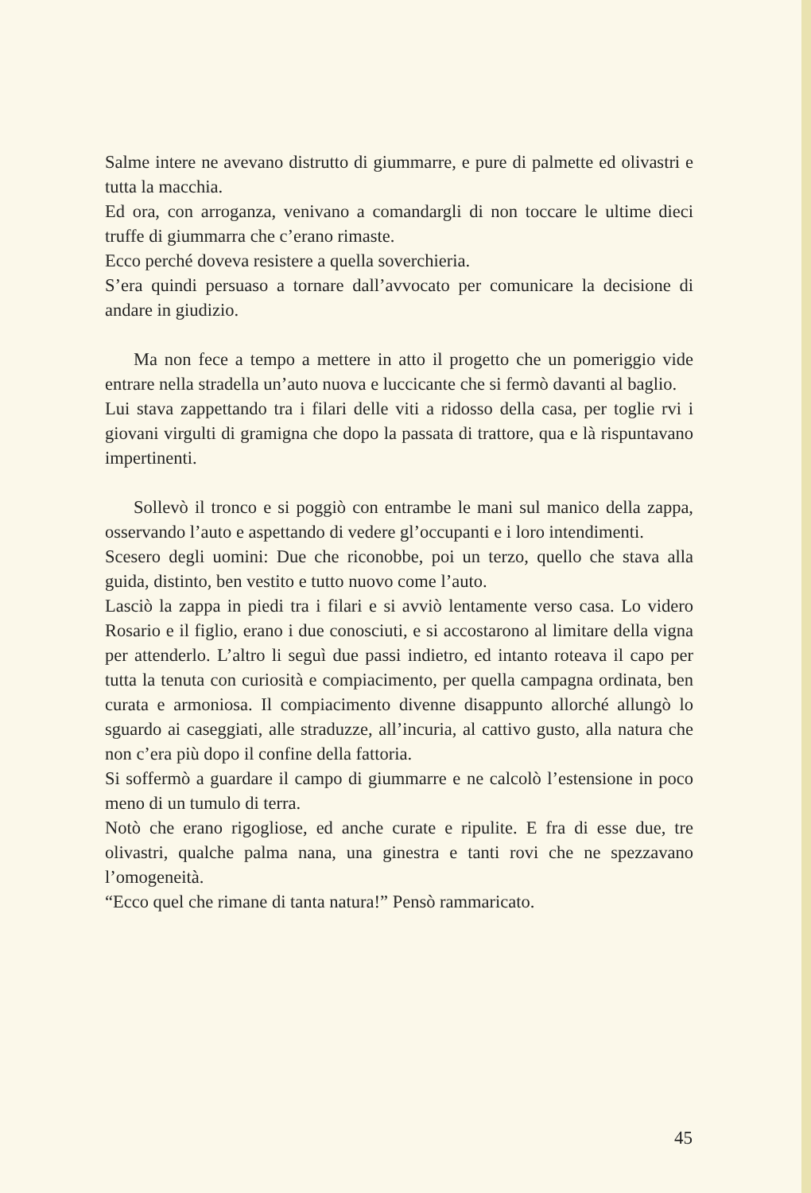Salme intere ne avevano distrutto di giummarre, e pure di palmette ed olivastri e tutta la macchia.
Ed ora, con arroganza, venivano a comandargli di non toccare le ultime dieci truffe di giummarra che c’erano rimaste.
Ecco perché doveva resistere a quella soverchieria.
S’era quindi persuaso a tornare dall’avvocato per comunicare la decisione di andare in giudizio.
Ma non fece a tempo a mettere in atto il progetto che un pomeriggio vide entrare nella stradella un’auto nuova e luccicante che si fermò davanti al baglio.
Lui stava zappettando tra i filari delle viti a ridosso della casa, per toglie rvi i giovani virgulti di gramigna che dopo la passata di trattore, qua e là rispuntavano impertinenti.
Sollevò il tronco e si poggiò con entrambe le mani sul manico della zappa, osservando l’auto e aspettando di vedere gl’occupanti e i loro intendimenti.
Scesero degli uomini: Due che riconobbe, poi un terzo, quello che stava alla guida, distinto, ben vestito e tutto nuovo come l’auto.
Lasciò la zappa in piedi tra i filari e si avviò lentamente verso casa. Lo videro Rosario e il figlio, erano i due conosciuti, e si accostarono al limitare della vigna per attenderlo. L’altro li seguì due passi indietro, ed intanto roteava il capo per tutta la tenuta con curiosità e compiacimento, per quella campagna ordinata, ben curata e armoniosa. Il compiacimento divenne disappunto allorché allungò lo sguardo ai caseggiati, alle straduzze, all’incuria, al cattivo gusto, alla natura che non c’era più dopo il confine della fattoria.
Si soffermò a guardare il campo di giummarre e ne calcolò l’estensione in poco meno di un tumulo di terra.
Notò che erano rigogliose, ed anche curate e ripulite. E fra di esse due, tre olivastri, qualche palma nana, una ginestra e tanti rovi che ne spezzavano l’omogeneità.
“Ecco quel che rimane di tanta natura!” Pensò rammaricato.
45